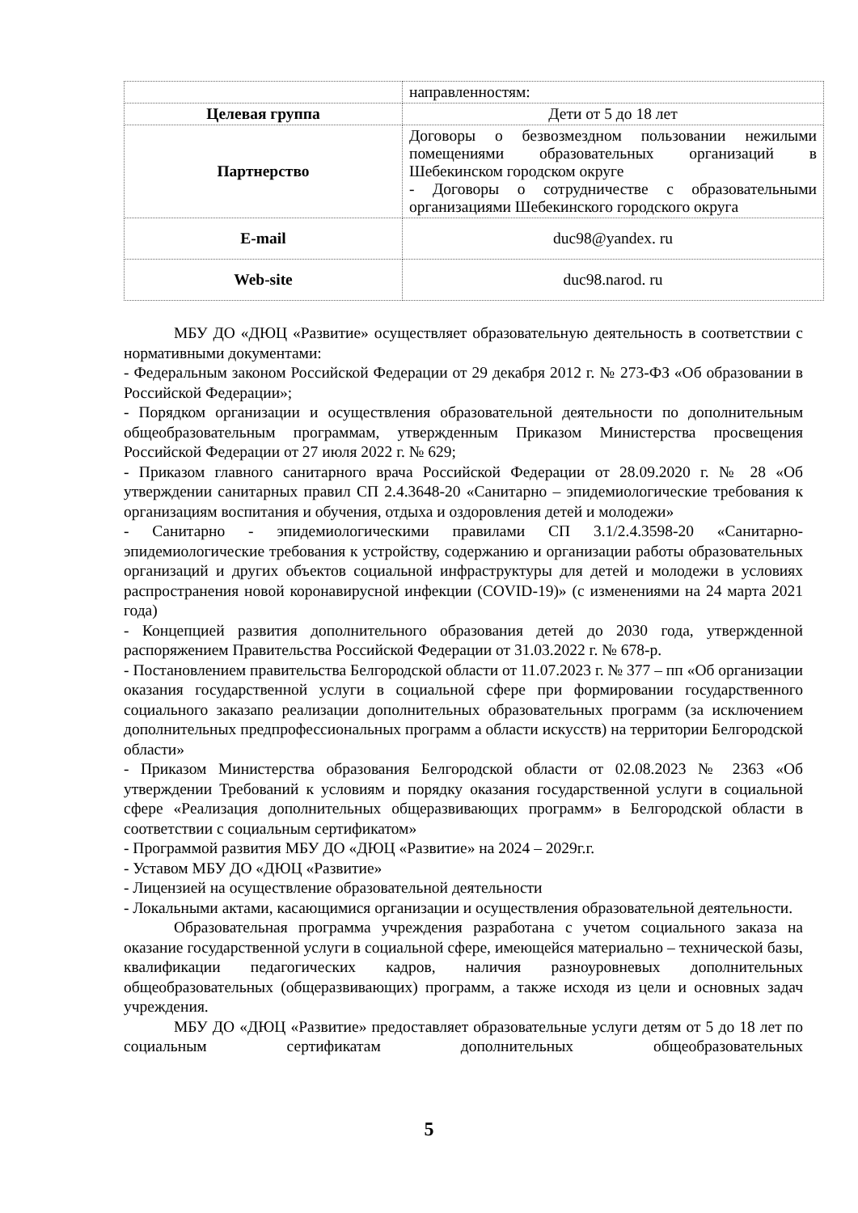| | направленностям: |
| Целевая группа | Дети от 5 до 18 лет |
| Партнерство | Договоры о безвозмездном пользовании нежилыми помещениями образовательных организаций в Шебекинском городском округе - Договоры о сотрудничестве с образовательными организациями Шебекинского городского округа |
| E-mail | duc98@yandex. ru |
| Web-site | duc98.narod. ru |
МБУ ДО «ДЮЦ «Развитие» осуществляет образовательную деятельность в соответствии с нормативными документами:
- Федеральным законом Российской Федерации от 29 декабря 2012 г. № 273-ФЗ «Об образовании в Российской Федерации»;
- Порядком организации и осуществления образовательной деятельности по дополнительным общеобразовательным программам, утвержденным Приказом Министерства просвещения Российской Федерации от 27 июля 2022 г. № 629;
- Приказом главного санитарного врача Российской Федерации от 28.09.2020 г. № 28 «Об утверждении санитарных правил СП 2.4.3648-20 «Санитарно – эпидемиологические требования к организациям воспитания и обучения, отдыха и оздоровления детей и молодежи»
- Санитарно - эпидемиологическими правилами СП 3.1/2.4.3598-20 «Санитарно-эпидемиологические требования к устройству, содержанию и организации работы образовательных организаций и других объектов социальной инфраструктуры для детей и молодежи в условиях распространения новой коронавирусной инфекции (COVID-19)» (с изменениями на 24 марта 2021 года)
- Концепцией развития дополнительного образования детей до 2030 года, утвержденной распоряжением Правительства Российской Федерации от 31.03.2022 г. № 678-р.
- Постановлением правительства Белгородской области от 11.07.2023 г. № 377 – пп «Об организации оказания государственной услуги в социальной сфере при формировании государственного социального заказапо реализации дополнительных образовательных программ (за исключением дополнительных предпрофессиональных программ а области искусств) на территории Белгородской области»
- Приказом Министерства образования Белгородской области от 02.08.2023 № 2363 «Об утверждении Требований к условиям и порядку оказания государственной услуги в социальной сфере «Реализация дополнительных общеразвивающих программ» в Белгородской области в соответствии с социальным сертификатом»
- Программой развития МБУ ДО «ДЮЦ «Развитие» на 2024 – 2029г.г.
- Уставом МБУ ДО «ДЮЦ «Развитие»
- Лицензией на осуществление образовательной деятельности
- Локальными актами, касающимися организации и осуществления образовательной деятельности.
Образовательная программа учреждения разработана с учетом социального заказа на оказание государственной услуги в социальной сфере, имеющейся материально – технической базы, квалификации педагогических кадров, наличия разноуровневых дополнительных общеобразовательных (общеразвивающих) программ, а также исходя из цели и основных задач учреждения.
МБУ ДО «ДЮЦ «Развитие» предоставляет образовательные услуги детям от 5 до 18 лет по социальным сертификатам дополнительных общеобразовательных
5